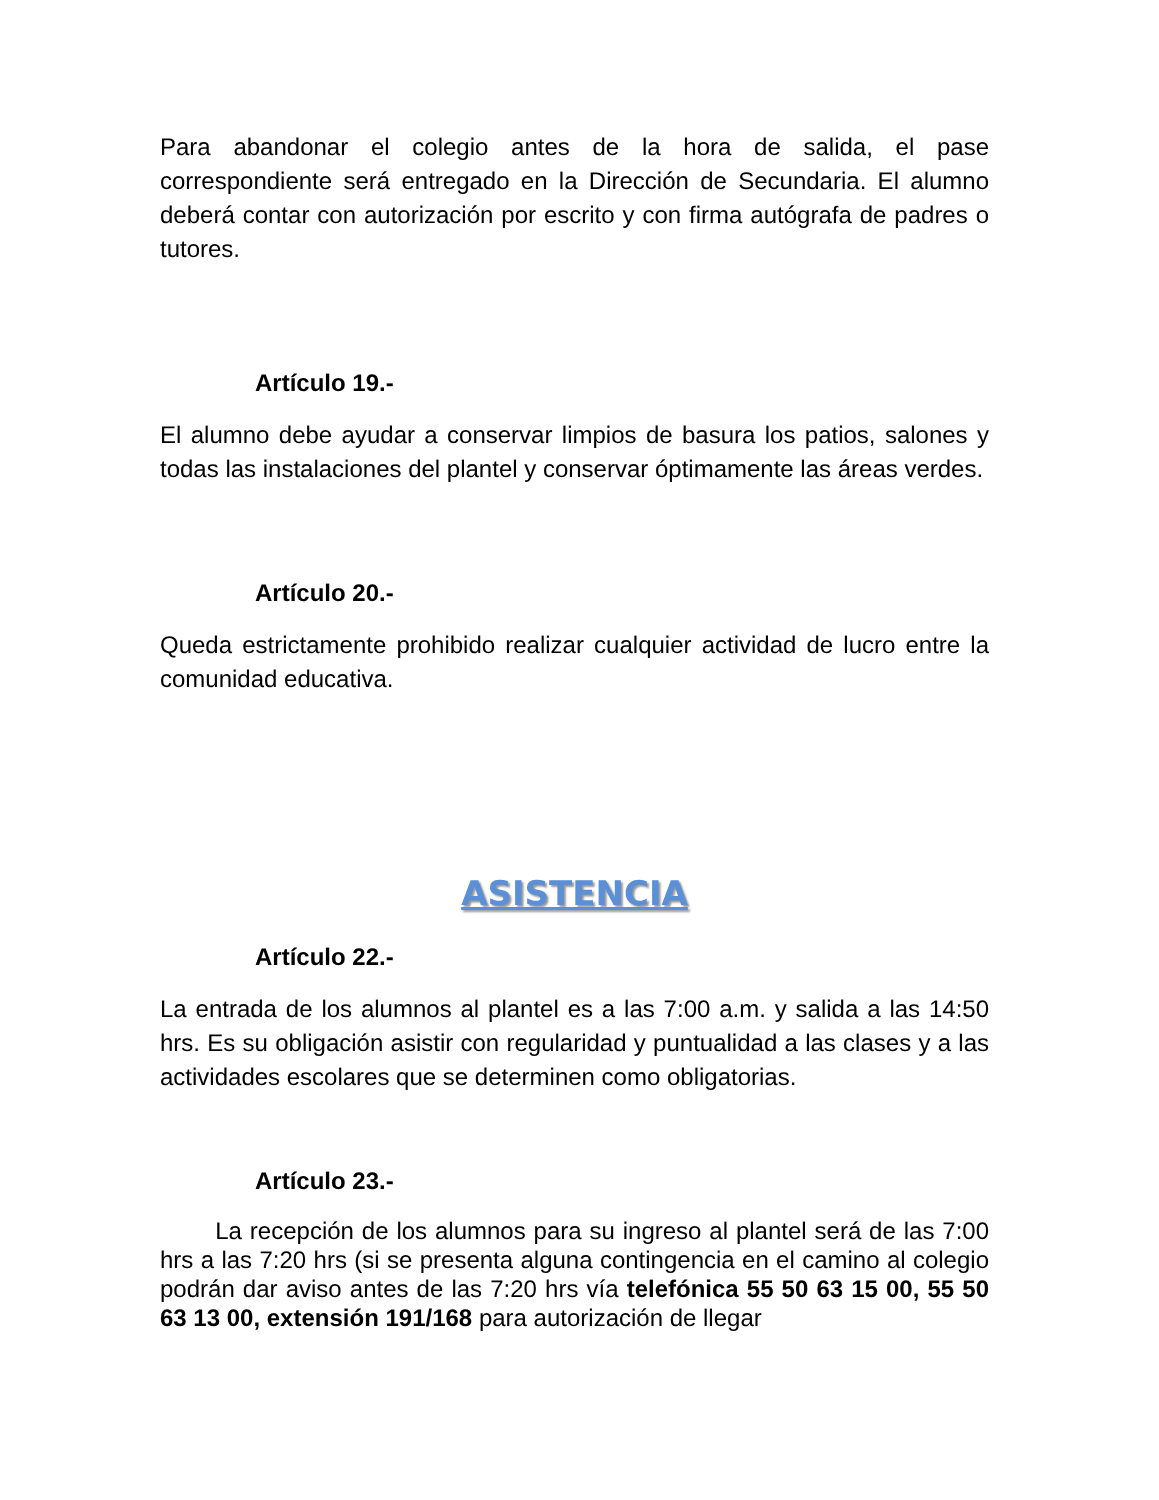Para abandonar el colegio antes de la hora de salida, el pase correspondiente será entregado en la Dirección de Secundaria. El alumno deberá contar con autorización por escrito y con firma autógrafa de padres o tutores.
Artículo 19.-
El alumno debe ayudar a conservar limpios de basura los patios, salones y todas las instalaciones del plantel y conservar óptimamente las áreas verdes.
Artículo 20.-
Queda estrictamente prohibido realizar cualquier actividad de lucro entre la comunidad educativa.
ASISTENCIA
Artículo 22.-
La entrada de los alumnos al plantel es a las 7:00 a.m. y salida a las 14:50 hrs. Es su obligación asistir con regularidad y puntualidad a las clases y a las actividades escolares que se determinen como obligatorias.
Artículo 23.-
La recepción de los alumnos para su ingreso al plantel será de las 7:00 hrs a las 7:20 hrs (si se presenta alguna contingencia en el camino al colegio podrán dar aviso antes de las 7:20 hrs vía telefónica 55 50 63 15 00, 55 50 63 13 00, extensión 191/168 para autorización de llegar